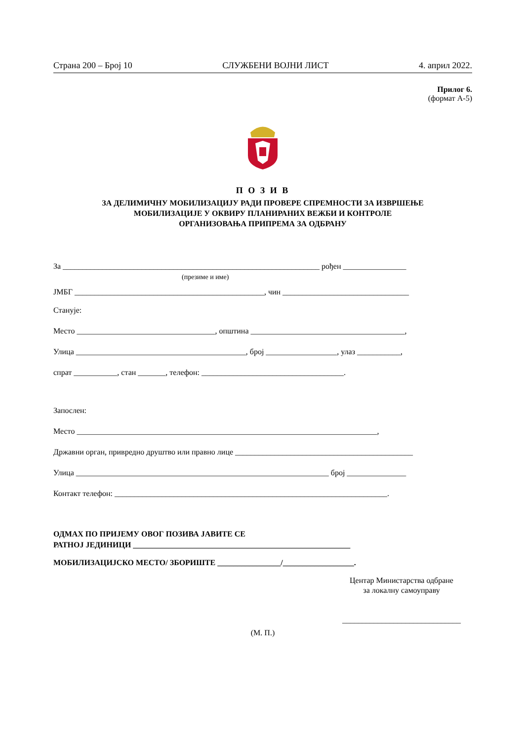Страна 200 – Број 10 СЛУЖБЕНИ ВОЈНИ ЛИСТ 4. април 2022.
Прилог 6.
(формат А-5)
П О З И В
ЗА ДЕЛИМИЧНУ МОБИЛИЗАЦИЈУ РАДИ ПРОВЕРЕ СПРЕМНОСТИ ЗА ИЗВРШЕЊЕ
МОБИЛИЗАЦИЈЕ У ОКВИРУ ПЛАНИРАНИХ ВЕЖБИ И КОНТРОЛЕ
ОРГАНИЗОВАЊА ПРИПРЕМА ЗА ОДБРАНУ
За _________________________________________________________________ рођен ________________
(презиме и име)
ЈМБГ ________________________________________________, чин ________________________________
Станује:
Место ___________________________________, општина _______________________________________,
Улица ___________________________________________, број __________________, улаз ___________,
спрат ___________, стан _______, телефон: ____________________________________.
Запослен:
Место ____________________________________________________________________________,
Државни орган, привредно друштво или правно лице _____________________________________________
Улица ________________________________________________________________ број _______________
Контакт телефон: _____________________________________________________________________.
ОДМАХ ПО ПРИЈЕМУ ОВОГ ПОЗИВА ЈАВИТЕ СЕ
РАТНОЈ ЈЕДИНИЦИ _______________________________________________________
МОБИЛИЗАЦИЈСКО МЕСТО/ ЗБОРИШТЕ ________________/__________________.
Центар Министарства одбране
за локалну самоуправу
______________________________
(М. П.)